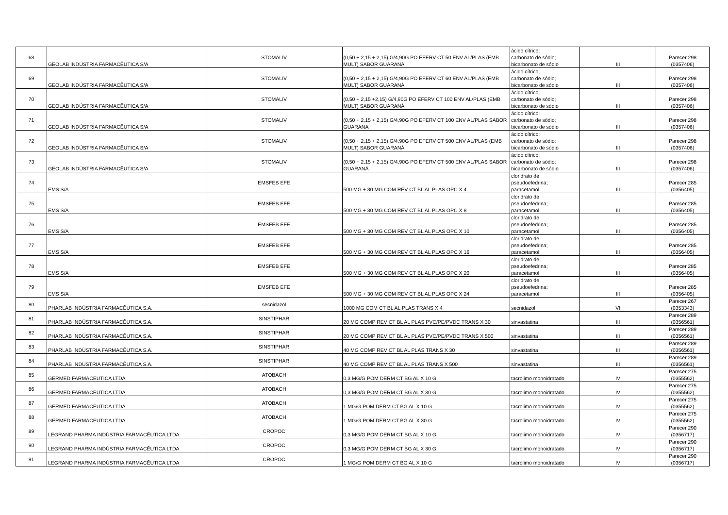| 68 | GEOLAB INDÚSTRIA FARMACÊUTICA S/A | STOMALIV | (0,50 + 2,15 + 2,15) G/4,90G PO EFERV CT 50 ENV AL/PLAS (EMB MULT) SABOR GUARANÁ | ácido cítrico; carbonato de sódio; bicarbonato de sódio | III | Parecer 298 (0357406) |
| 69 | GEOLAB INDÚSTRIA FARMACÊUTICA S/A | STOMALIV | (0,50 + 2,15 + 2,15) G/4,90G PO EFERV CT 60 ENV AL/PLAS (EMB MULT) SABOR GUARANÁ | ácido cítrico; carbonato de sódio; bicarbonato de sódio | III | Parecer 298 (0357406) |
| 70 | GEOLAB INDÚSTRIA FARMACÊUTICA S/A | STOMALIV | (0,50 + 2,15 +2,15) G/4,90G PO EFERV CT 100 ENV AL/PLAS (EMB MULT) SABOR GUARANÁ | ácido cítrico; carbonato de sódio; bicarbonato de sódio | III | Parecer 298 (0357406) |
| 71 | GEOLAB INDÚSTRIA FARMACÊUTICA S/A | STOMALIV | (0,50 + 2,15 + 2,15) G/4,90G PO EFERV CT 100 ENV AL/PLAS SABOR GUARANA | ácido cítrico; carbonato de sódio; bicarbonato de sódio | III | Parecer 298 (0357406) |
| 72 | GEOLAB INDÚSTRIA FARMACÊUTICA S/A | STOMALIV | (0,50 + 2,15 + 2,15) G/4,90G PO EFERV CT 500 ENV AL/PLAS (EMB MULT) SABOR GUARANÁ | ácido cítrico; carbonato de sódio; bicarbonato de sódio | III | Parecer 298 (0357406) |
| 73 | GEOLAB INDÚSTRIA FARMACÊUTICA S/A | STOMALIV | (0,50 + 2,15 + 2,15) G/4,90G PO EFERV CT 500 ENV AL/PLAS SABOR GUARANÁ | ácido cítrico; carbonato de sódio; bicarbonato de sódio | III | Parecer 298 (0357406) |
| 74 | EMS S/A | EMSFEB EFE | 500 MG + 30 MG COM REV CT BL AL PLAS OPC X 4 | cloridrato de pseudoefedrina; paracetamol | III | Parecer 285 (0356405) |
| 75 | EMS S/A | EMSFEB EFE | 500 MG + 30 MG COM REV CT BL AL PLAS OPC X 8 | cloridrato de pseudoefedrina; paracetamol | III | Parecer 285 (0356405) |
| 76 | EMS S/A | EMSFEB EFE | 500 MG + 30 MG COM REV CT BL AL PLAS OPC X 10 | cloridrato de pseudoefedrina; paracetamol | III | Parecer 285 (0356405) |
| 77 | EMS S/A | EMSFEB EFE | 500 MG + 30 MG COM REV CT BL AL PLAS OPC X 16 | cloridrato de pseudoefedrina; paracetamol | III | Parecer 285 (0356405) |
| 78 | EMS S/A | EMSFEB EFE | 500 MG + 30 MG COM REV CT BL AL PLAS OPC X 20 | cloridrato de pseudoefedrina; paracetamol | III | Parecer 285 (0356405) |
| 79 | EMS S/A | EMSFEB EFE | 500 MG + 30 MG COM REV CT BL AL PLAS OPC X 24 | cloridrato de pseudoefedrina; paracetamol | III | Parecer 285 (0356405) |
| 80 | PHARLAB INDÚSTRIA FARMACÊUTICA S.A. | secnidazol | 1000 MG COM CT BL AL PLAS TRANS X 4 | secnidazol | VI | Parecer 267 (0353343) |
| 81 | PHARLAB INDÚSTRIA FARMACÊUTICA S.A. | SINSTIPHAR | 20 MG COMP REV CT BL AL PLAS PVC/PE/PVDC TRANS X 30 | sinvastatina | III | Parecer 289 (0356561) |
| 82 | PHARLAB INDÚSTRIA FARMACÊUTICA S.A. | SINSTIPHAR | 20 MG COMP REV CT BL AL PLAS PVC/PE/PVDC TRANS X 500 | sinvastatina | III | Parecer 289 (0356561) |
| 83 | PHARLAB INDÚSTRIA FARMACÊUTICA S.A. | SINSTIPHAR | 40 MG COMP REV CT BL AL PLAS TRANS X 30 | sinvastatina | III | Parecer 289 (0356561) |
| 84 | PHARLAB INDÚSTRIA FARMACÊUTICA S.A. | SINSTIPHAR | 40 MG COMP REV CT BL AL PLAS TRANS X 500 | sinvastatina | III | Parecer 289 (0356561) |
| 85 | GERMED FARMACEUTICA LTDA | ATOBACH | 0,3 MG/G POM DERM CT BG AL X 10 G | tacrolimo monoidratado | IV | Parecer 275 (0355562) |
| 86 | GERMED FARMACEUTICA LTDA | ATOBACH | 0,3 MG/G POM DERM CT BG AL X 30 G | tacrolimo monoidratado | IV | Parecer 275 (0355562) |
| 87 | GERMED FARMACEUTICA LTDA | ATOBACH | 1 MG/G POM DERM CT BG AL X 10 G | tacrolimo monoidratado | IV | Parecer 275 (0355562) |
| 88 | GERMED FARMACEUTICA LTDA | ATOBACH | 1 MG/G POM DERM CT BG AL X 30 G | tacrolimo monoidratado | IV | Parecer 275 (0355562) |
| 89 | LEGRAND PHARMA INDÚSTRIA FARMACÊUTICA LTDA | CROPOC | 0,3 MG/G POM DERM CT BG AL X 10 G | tacrolimo monoidratado | IV | Parecer 290 (0356717) |
| 90 | LEGRAND PHARMA INDÚSTRIA FARMACÊUTICA LTDA | CROPOC | 0,3 MG/G POM DERM CT BG AL X 30 G | tacrolimo monoidratado | IV | Parecer 290 (0356717) |
| 91 | LEGRAND PHARMA INDÚSTRIA FARMACÊUTICA LTDA | CROPOC | 1 MG/G POM DERM CT BG AL X 10 G | tacrolimo monoidratado | IV | Parecer 290 (0356717) |